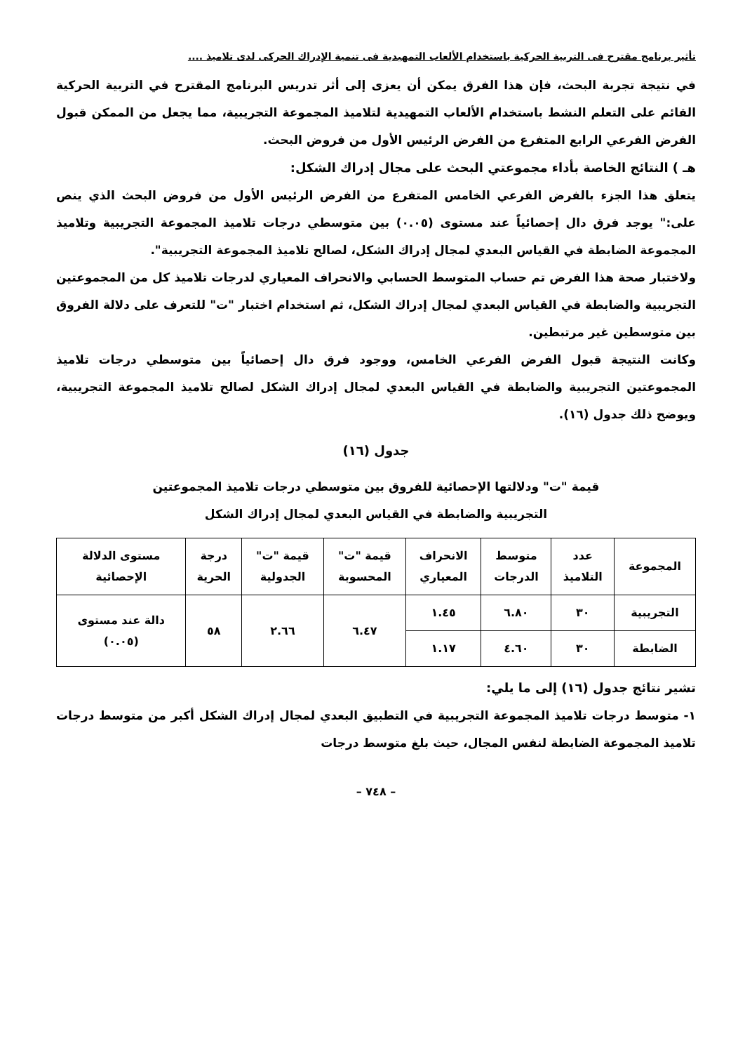تأثير برنامج مقترح فى التربية الحركية باستخدام الألعاب التمهيدية فى تنمية الإدراك الحركى لدى تلاميذ ....
في نتيجة تجربة البحث، فإن هذا الفرق يمكن أن يعزى إلى أثر تدريس البرنامج المقترح في التربية الحركية القائم على التعلم النشط باستخدام الألعاب التمهيدية لتلاميذ المجموعة التجريبية، مما يجعل من الممكن قبول الفرض الفرعي الرابع المتفرع من الفرض الرئيس الأول من فروض البحث.
هـ ) النتائج الخاصة بأداء مجموعتي البحث على مجال إدراك الشكل:
يتعلق هذا الجزء بالفرض الفرعي الخامس المتفرع من الفرض الرئيس الأول من فروض البحث الذي ينص على:" يوجد فرق دال إحصائياً عند مستوى (٠.٠٥) بين متوسطي درجات تلاميذ المجموعة التجريبية وتلاميذ المجموعة الضابطة في القياس البعدي لمجال إدراك الشكل، لصالح تلاميذ المجموعة التجريبية".
ولاختبار صحة هذا الفرض تم حساب المتوسط الحسابي والانحراف المعياري لدرجات تلاميذ كل من المجموعتين التجريبية والضابطة في القياس البعدي لمجال إدراك الشكل، ثم استخدام اختبار "ت" للتعرف على دلالة الفروق بين متوسطين غير مرتبطين.
وكانت النتيجة قبول الفرض الفرعي الخامس، ووجود فرق دال إحصائياً بين متوسطي درجات تلاميذ المجموعتين التجريبية والضابطة في القياس البعدي لمجال إدراك الشكل لصالح تلاميذ المجموعة التجريبية، ويوضح ذلك جدول (١٦).
جدول (١٦)
قيمة "ت" ودلالتها الإحصائية للفروق بين متوسطي درجات تلاميذ المجموعتين
التجريبية والضابطة في القياس البعدي لمجال إدراك الشكل
| المجموعة | عدد التلاميذ | متوسط الدرجات | الانحراف المعياري | قيمة "ت" المحسوبة | قيمة "ت" الجدولية | درجة الحرية | مستوى الدلالة الإحصائية |
| --- | --- | --- | --- | --- | --- | --- | --- |
| التجريبية | ٣٠ | ٦.٨٠ | ١.٤٥ | ٦.٤٧ | ٢.٦٦ | ٥٨ | دالة عند مستوى (٠.٠٥) |
| الضابطة | ٣٠ | ٤.٦٠ | ١.١٧ | | | | |
تشير نتائج جدول (١٦) إلى ما يلي:
١- متوسط درجات تلاميذ المجموعة التجريبية في التطبيق البعدي لمجال إدراك الشكل أكبر من متوسط درجات تلاميذ المجموعة الضابطة لنفس المجال، حيث بلغ متوسط درجات
– ٧٤٨ –